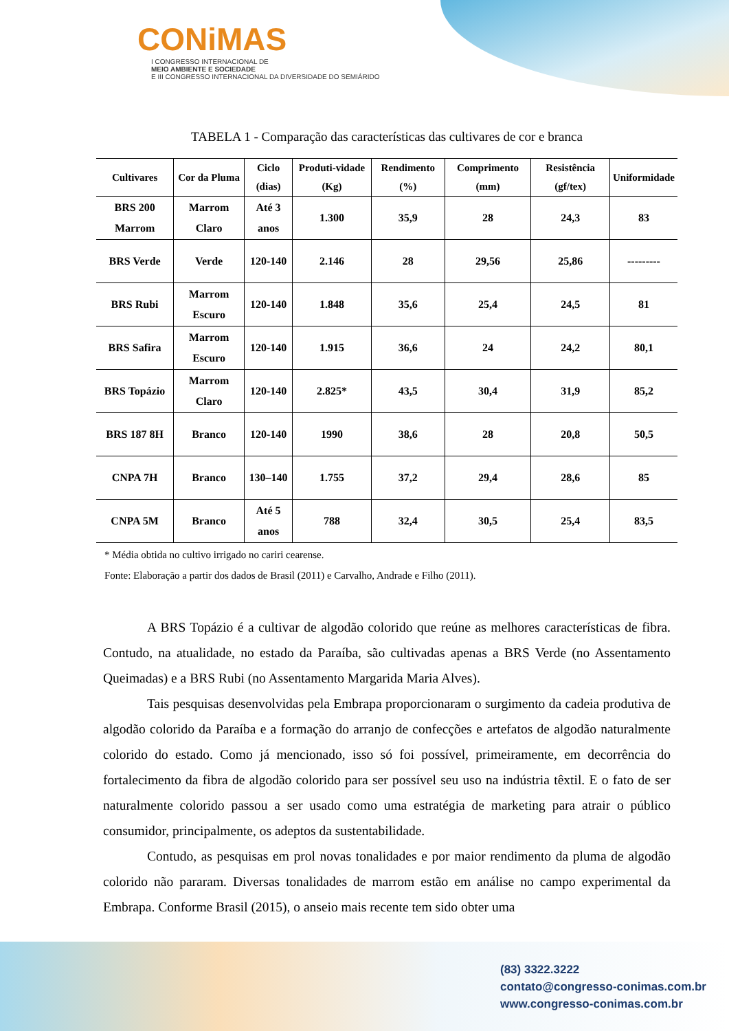CONiMAS
I CONGRESSO INTERNACIONAL DE
MEIO AMBIENTE E SOCIEDADE
E III CONGRESSO INTERNACIONAL DA DIVERSIDADE DO SEMIÁRIDO
TABELA 1 - Comparação das características das cultivares de cor e branca
| Cultivares | Cor da Pluma | Ciclo (dias) | Produti-vidade (Kg) | Rendimento (%) | Comprimento (mm) | Resistência (gf/tex) | Uniformidade |
| --- | --- | --- | --- | --- | --- | --- | --- |
| BRS 200 Marrom | Marrom Claro | Até 3 anos | 1.300 | 35,9 | 28 | 24,3 | 83 |
| BRS Verde | Verde | 120-140 | 2.146 | 28 | 29,56 | 25,86 | --------- |
| BRS Rubi | Marrom Escuro | 120-140 | 1.848 | 35,6 | 25,4 | 24,5 | 81 |
| BRS Safira | Marrom Escuro | 120-140 | 1.915 | 36,6 | 24 | 24,2 | 80,1 |
| BRS Topázio | Marrom Claro | 120-140 | 2.825* | 43,5 | 30,4 | 31,9 | 85,2 |
| BRS 187 8H | Branco | 120-140 | 1990 | 38,6 | 28 | 20,8 | 50,5 |
| CNPA 7H | Branco | 130–140 | 1.755 | 37,2 | 29,4 | 28,6 | 85 |
| CNPA 5M | Branco | Até 5 anos | 788 | 32,4 | 30,5 | 25,4 | 83,5 |
* Média obtida no cultivo irrigado no cariri cearense.
Fonte: Elaboração a partir dos dados de Brasil (2011) e Carvalho, Andrade e Filho (2011).
A BRS Topázio é a cultivar de algodão colorido que reúne as melhores características de fibra. Contudo, na atualidade, no estado da Paraíba, são cultivadas apenas a BRS Verde (no Assentamento Queimadas) e a BRS Rubi (no Assentamento Margarida Maria Alves).
Tais pesquisas desenvolvidas pela Embrapa proporcionaram o surgimento da cadeia produtiva de algodão colorido da Paraíba e a formação do arranjo de confecções e artefatos de algodão naturalmente colorido do estado. Como já mencionado, isso só foi possível, primeiramente, em decorrência do fortalecimento da fibra de algodão colorido para ser possível seu uso na indústria têxtil. E o fato de ser naturalmente colorido passou a ser usado como uma estratégia de marketing para atrair o público consumidor, principalmente, os adeptos da sustentabilidade.
Contudo, as pesquisas em prol novas tonalidades e por maior rendimento da pluma de algodão colorido não pararam. Diversas tonalidades de marrom estão em análise no campo experimental da Embrapa. Conforme Brasil (2015), o anseio mais recente tem sido obter uma
(83) 3322.3222
contato@congresso-conimas.com.br
www.congresso-conimas.com.br